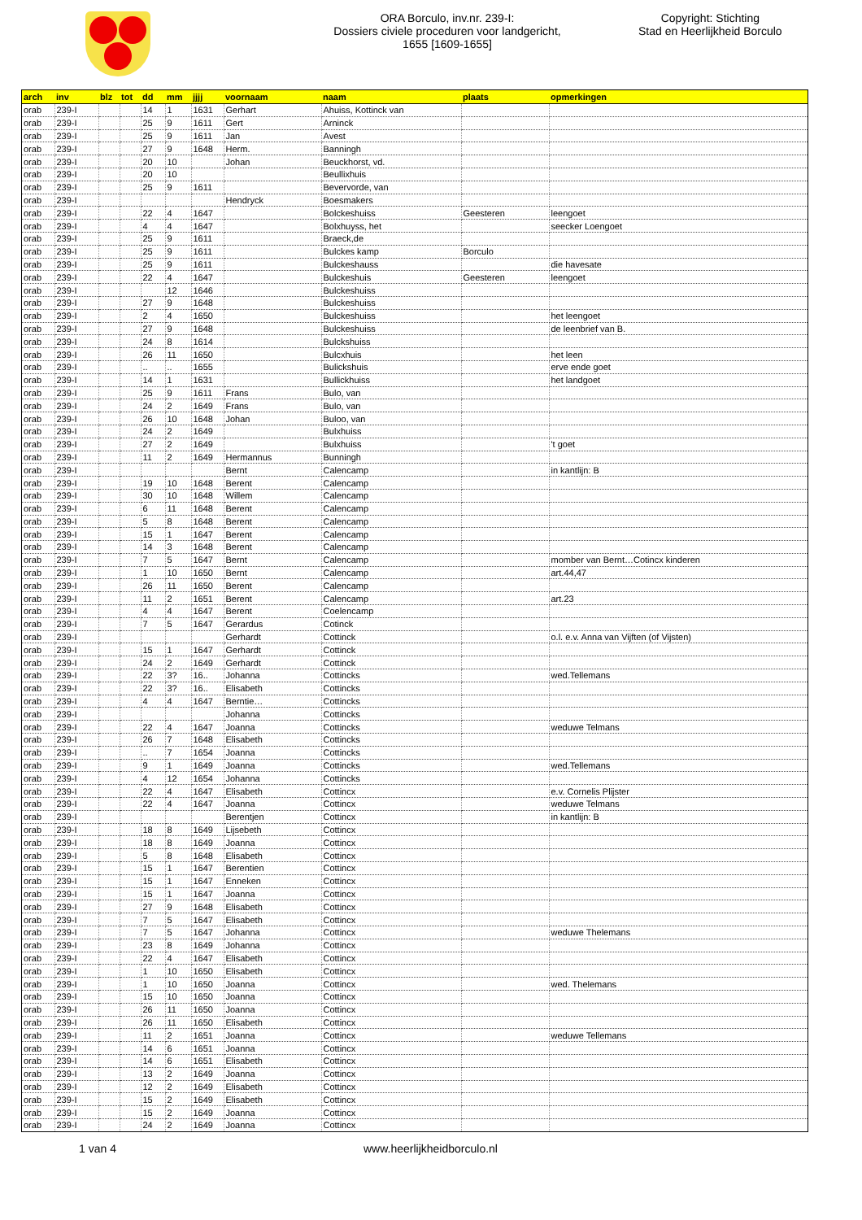ORA Borculo, inv.nr. 239-I:
Dossiers civiele proceduren voor landgericht,
1655 [1609-1655]
Copyright: Stichting
Stad en Heerlijkheid Borculo
| arch | inv | blz | tot | dd | mm | jjjj | voornaam | naam | plaats | opmerkingen |
| --- | --- | --- | --- | --- | --- | --- | --- | --- | --- | --- |
| orab | 239-I | | | 14 | 1 | 1631 | Gerhart | Ahuiss, Kottinck van | | |
| orab | 239-I | | | 25 | 9 | 1611 | Gert | Arninck | | |
| orab | 239-I | | | 25 | 9 | 1611 | Jan | Avest | | |
| orab | 239-I | | | 27 | 9 | 1648 | Herm. | Banningh | | |
| orab | 239-I | | | 20 | 10 | | Johan | Beuckhorst, vd. | | |
| orab | 239-I | | | 20 | 10 | | | Beullixhuis | | |
| orab | 239-I | | | 25 | 9 | 1611 | | Bevervorde, van | | |
| orab | 239-I | | | | | | Hendryck | Boesmakers | | |
| orab | 239-I | | | 22 | 4 | 1647 | | Bolckeshuiss | Geesteren | leengoet |
| orab | 239-I | | | 4 | 4 | 1647 | | Bolxhuyss, het | | seecker Loengoet |
| orab | 239-I | | | 25 | 9 | 1611 | | Braeck,de | | |
| orab | 239-I | | | 25 | 9 | 1611 | | Bulckes kamp | Borculo | |
| orab | 239-I | | | 25 | 9 | 1611 | | Bulckeshauss | | die havesate |
| orab | 239-I | | | 22 | 4 | 1647 | | Bulckeshuis | Geesteren | leengoet |
| orab | 239-I | | | | 12 | 1646 | | Bulckeshuiss | | |
| orab | 239-I | | | 27 | 9 | 1648 | | Bulckeshuiss | | |
| orab | 239-I | | | 2 | 4 | 1650 | | Bulckeshuiss | | het leengoet |
| orab | 239-I | | | 27 | 9 | 1648 | | Bulckeshuiss | | de leenbrief van B. |
| orab | 239-I | | | 24 | 8 | 1614 | | Bulckshuiss | | |
| orab | 239-I | | | 26 | 11 | 1650 | | Bulcxhuis | | het leen |
| orab | 239-I | | | .. | .. | 1655 | | Bulickshuis | | erve ende goet |
| orab | 239-I | | | 14 | 1 | 1631 | | Bullickhuiss | | het landgoet |
| orab | 239-I | | | 25 | 9 | 1611 | Frans | Bulo, van | | |
| orab | 239-I | | | 24 | 2 | 1649 | Frans | Bulo, van | | |
| orab | 239-I | | | 26 | 10 | 1648 | Johan | Buloo, van | | |
| orab | 239-I | | | 24 | 2 | 1649 | | Bulxhuiss | | |
| orab | 239-I | | | 27 | 2 | 1649 | | Bulxhuiss | | 't goet |
| orab | 239-I | | | 11 | 2 | 1649 | Hermannus | Bunningh | | |
| orab | 239-I | | | | | | Bernt | Calencamp | | in kantlijn: B |
| orab | 239-I | | | 19 | 10 | 1648 | Berent | Calencamp | | |
| orab | 239-I | | | 30 | 10 | 1648 | Willem | Calencamp | | |
| orab | 239-I | | | 6 | 11 | 1648 | Berent | Calencamp | | |
| orab | 239-I | | | 5 | 8 | 1648 | Berent | Calencamp | | |
| orab | 239-I | | | 15 | 1 | 1647 | Berent | Calencamp | | |
| orab | 239-I | | | 14 | 3 | 1648 | Berent | Calencamp | | |
| orab | 239-I | | | 7 | 5 | 1647 | Bernt | Calencamp | | momber van Bernt…Cotincx kinderen |
| orab | 239-I | | | 1 | 10 | 1650 | Bernt | Calencamp | | art.44,47 |
| orab | 239-I | | | 26 | 11 | 1650 | Berent | Calencamp | | |
| orab | 239-I | | | 11 | 2 | 1651 | Berent | Calencamp | | art.23 |
| orab | 239-I | | | 4 | 4 | 1647 | Berent | Coelencamp | | |
| orab | 239-I | | | 7 | 5 | 1647 | Gerardus | Cotinck | | |
| orab | 239-I | | | | | | Gerhardt | Cottinck | | o.l. e.v. Anna van Vijften (of Vijsten) |
| orab | 239-I | | | 15 | 1 | 1647 | Gerhardt | Cottinck | | |
| orab | 239-I | | | 24 | 2 | 1649 | Gerhardt | Cottinck | | |
| orab | 239-I | | | 22 | 3? | 16.. | Johanna | Cottincks | | wed.Tellemans |
| orab | 239-I | | | 22 | 3? | 16.. | Elisabeth | Cottincks | | |
| orab | 239-I | | | 4 | 4 | 1647 | Berntie… | Cottincks | | |
| orab | 239-I | | | | | | Johanna | Cottincks | | |
| orab | 239-I | | | 22 | 4 | 1647 | Joanna | Cottincks | | weduwe Telmans |
| orab | 239-I | | | 26 | 7 | 1648 | Elisabeth | Cottincks | | |
| orab | 239-I | | | .. | 7 | 1654 | Joanna | Cottincks | | |
| orab | 239-I | | | 9 | 1 | 1649 | Joanna | Cottincks | | wed.Tellemans |
| orab | 239-I | | | 4 | 12 | 1654 | Johanna | Cottincks | | |
| orab | 239-I | | | 22 | 4 | 1647 | Elisabeth | Cottincx | | e.v. Cornelis Plijster |
| orab | 239-I | | | 22 | 4 | 1647 | Joanna | Cottincx | | weduwe Telmans |
| orab | 239-I | | | | | | Berentjen | Cottincx | | in kantlijn: B |
| orab | 239-I | | | 18 | 8 | 1649 | Lijsebeth | Cottincx | | |
| orab | 239-I | | | 18 | 8 | 1649 | Joanna | Cottincx | | |
| orab | 239-I | | | 5 | 8 | 1648 | Elisabeth | Cottincx | | |
| orab | 239-I | | | 15 | 1 | 1647 | Berentien | Cottincx | | |
| orab | 239-I | | | 15 | 1 | 1647 | Enneken | Cottincx | | |
| orab | 239-I | | | 15 | 1 | 1647 | Joanna | Cottincx | | |
| orab | 239-I | | | 27 | 9 | 1648 | Elisabeth | Cottincx | | |
| orab | 239-I | | | 7 | 5 | 1647 | Elisabeth | Cottincx | | |
| orab | 239-I | | | 7 | 5 | 1647 | Johanna | Cottincx | | weduwe Thelemans |
| orab | 239-I | | | 23 | 8 | 1649 | Johanna | Cottincx | | |
| orab | 239-I | | | 22 | 4 | 1647 | Elisabeth | Cottincx | | |
| orab | 239-I | | | 1 | 10 | 1650 | Elisabeth | Cottincx | | |
| orab | 239-I | | | 1 | 10 | 1650 | Joanna | Cottincx | | wed. Thelemans |
| orab | 239-I | | | 15 | 10 | 1650 | Joanna | Cottincx | | |
| orab | 239-I | | | 26 | 11 | 1650 | Joanna | Cottincx | | |
| orab | 239-I | | | 26 | 11 | 1650 | Elisabeth | Cottincx | | |
| orab | 239-I | | | 11 | 2 | 1651 | Joanna | Cottincx | | weduwe Tellemans |
| orab | 239-I | | | 14 | 6 | 1651 | Joanna | Cottincx | | |
| orab | 239-I | | | 14 | 6 | 1651 | Elisabeth | Cottincx | | |
| orab | 239-I | | | 13 | 2 | 1649 | Joanna | Cottincx | | |
| orab | 239-I | | | 12 | 2 | 1649 | Elisabeth | Cottincx | | |
| orab | 239-I | | | 15 | 2 | 1649 | Elisabeth | Cottincx | | |
| orab | 239-I | | | 15 | 2 | 1649 | Joanna | Cottincx | | |
| orab | 239-I | | | 24 | 2 | 1649 | Joanna | Cottincx | | |
1 van 4 www.heerlijkheidborculo.nl